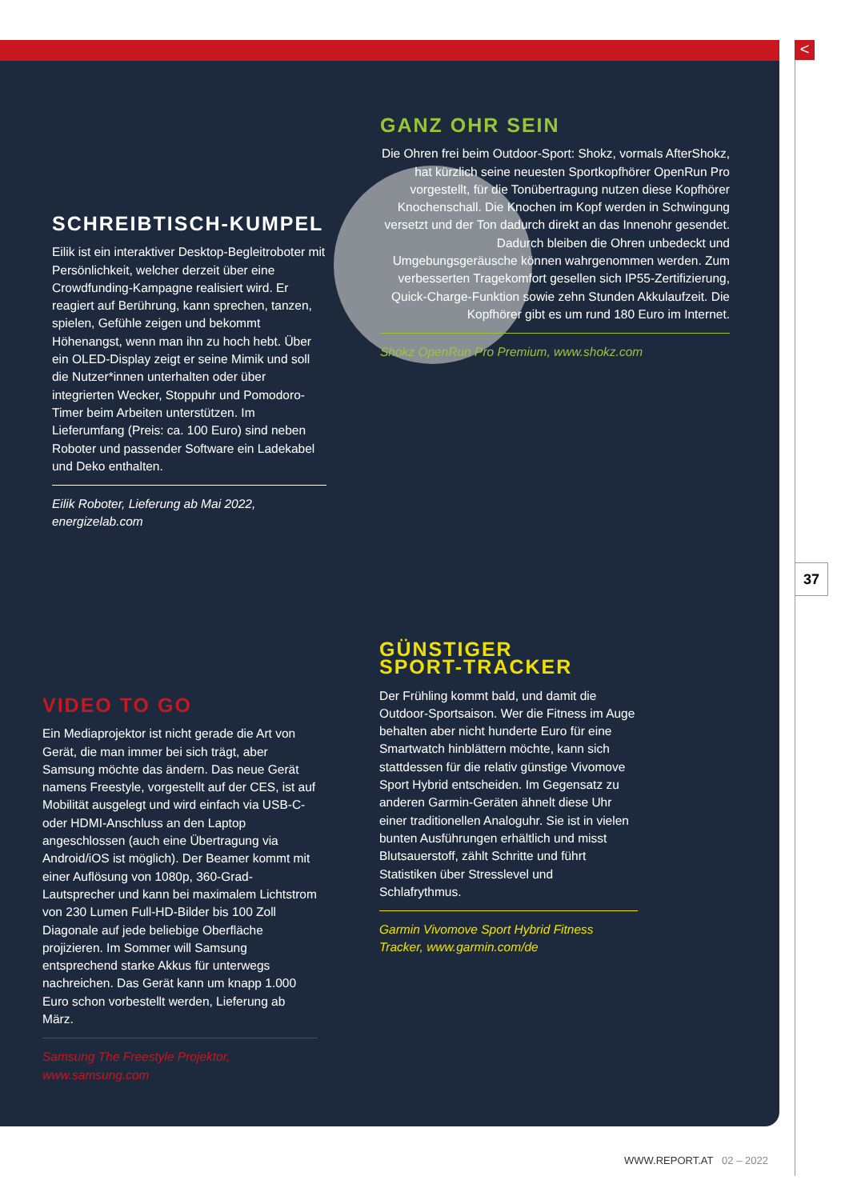<
37
GANZ OHR SEIN
Die Ohren frei beim Outdoor-Sport: Shokz, vormals AfterShokz, hat kürzlich seine neuesten Sportkopfhörer OpenRun Pro vorgestellt, für die Tonübertragung nutzen diese Kopfhörer Knochenschall. Die Knochen im Kopf werden in Schwingung versetzt und der Ton dadurch direkt an das Innenohr gesendet. Dadurch bleiben die Ohren unbedeckt und Umgebungsgeräusche können wahrgenommen werden. Zum verbesserten Tragekomfort gesellen sich IP55-Zertifizierung, Quick-Charge-Funktion sowie zehn Stunden Akkulaufzeit. Die Kopfhörer gibt es um rund 180 Euro im Internet.
Shokz OpenRun Pro Premium, www.shokz.com
SCHREIBTISCH-KUMPEL
Eilik ist ein interaktiver Desktop-Begleitroboter mit Persönlichkeit, welcher derzeit über eine Crowdfunding-Kampagne realisiert wird. Er reagiert auf Berührung, kann sprechen, tanzen, spielen, Gefühle zeigen und bekommt Höhenangst, wenn man ihn zu hoch hebt. Über ein OLED-Display zeigt er seine Mimik und soll die Nutzer*innen unterhalten oder über integrierten Wecker, Stoppuhr und Pomodoro-Timer beim Arbeiten unterstützen. Im Lieferumfang (Preis: ca. 100 Euro) sind neben Roboter und passender Software ein Ladekabel und Deko enthalten.
Eilik Roboter, Lieferung ab Mai 2022, energizelab.com
VIDEO TO GO
Ein Mediaprojektor ist nicht gerade die Art von Gerät, die man immer bei sich trägt, aber Samsung möchte das ändern. Das neue Gerät namens Freestyle, vorgestellt auf der CES, ist auf Mobilität ausgelegt und wird einfach via USB-C- oder HDMI-Anschluss an den Laptop angeschlossen (auch eine Übertragung via Android/iOS ist möglich). Der Beamer kommt mit einer Auflösung von 1080p, 360-Grad-Lautsprecher und kann bei maximalem Lichtstrom von 230 Lumen Full-HD-Bilder bis 100 Zoll Diagonale auf jede beliebige Oberfläche projizieren. Im Sommer will Samsung entsprechend starke Akkus für unterwegs nachreichen. Das Gerät kann um knapp 1.000 Euro schon vorbestellt werden, Lieferung ab März.
Samsung The Freestyle Projektor, www.samsung.com
GÜNSTIGER
SPORT-TRACKER
Der Frühling kommt bald, und damit die Outdoor-Sportsaison. Wer die Fitness im Auge behalten aber nicht hunderte Euro für eine Smartwatch hinblättern möchte, kann sich stattdessen für die relativ günstige Vivomove Sport Hybrid entscheiden. Im Gegensatz zu anderen Garmin-Geräten ähnelt diese Uhr einer traditionellen Analoguhr. Sie ist in vielen bunten Ausführungen erhältlich und misst Blutsauerstoff, zählt Schritte und führt Statistiken über Stresslevel und Schlafrythmus.
Garmin Vivomove Sport Hybrid Fitness Tracker, www.garmin.com/de
WWW.REPORT.AT 02 – 2022